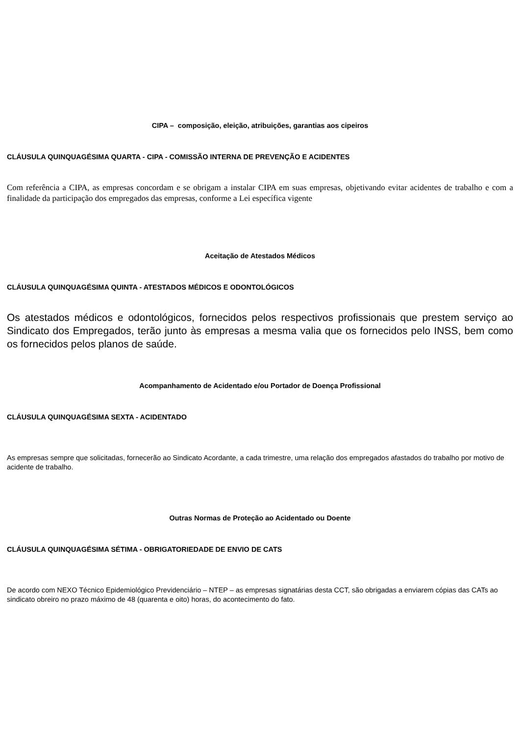CIPA – composição, eleição, atribuições, garantias aos cipeiros
CLÁUSULA QUINQUAGÉSIMA QUARTA - CIPA - COMISSÃO INTERNA DE PREVENÇÃO E ACIDENTES
Com referência a CIPA, as empresas concordam e se obrigam a instalar CIPA em suas empresas, objetivando evitar acidentes de trabalho e com a finalidade da participação dos empregados das empresas, conforme a Lei específica vigente
Aceitação de Atestados Médicos
CLÁUSULA QUINQUAGÉSIMA QUINTA - ATESTADOS MÉDICOS E ODONTOLÓGICOS
Os atestados médicos e odontológicos, fornecidos pelos respectivos profissionais que prestem serviço ao Sindicato dos Empregados, terão junto às empresas a mesma valia que os fornecidos pelo INSS, bem como os fornecidos pelos planos de saúde.
Acompanhamento de Acidentado e/ou Portador de Doença Profissional
CLÁUSULA QUINQUAGÉSIMA SEXTA - ACIDENTADO
As empresas sempre que solicitadas, fornecerão ao Sindicato Acordante, a cada trimestre, uma relação dos empregados afastados do trabalho por motivo de acidente de trabalho.
Outras Normas de Proteção ao Acidentado ou Doente
CLÁUSULA QUINQUAGÉSIMA SÉTIMA - OBRIGATORIEDADE DE ENVIO DE CATS
De acordo com NEXO Técnico Epidemiológico Previdenciário – NTEP – as empresas signatárias desta CCT, são obrigadas a enviarem cópias das CATs ao sindicato obreiro no prazo máximo de 48 (quarenta e oito) horas, do acontecimento do fato.